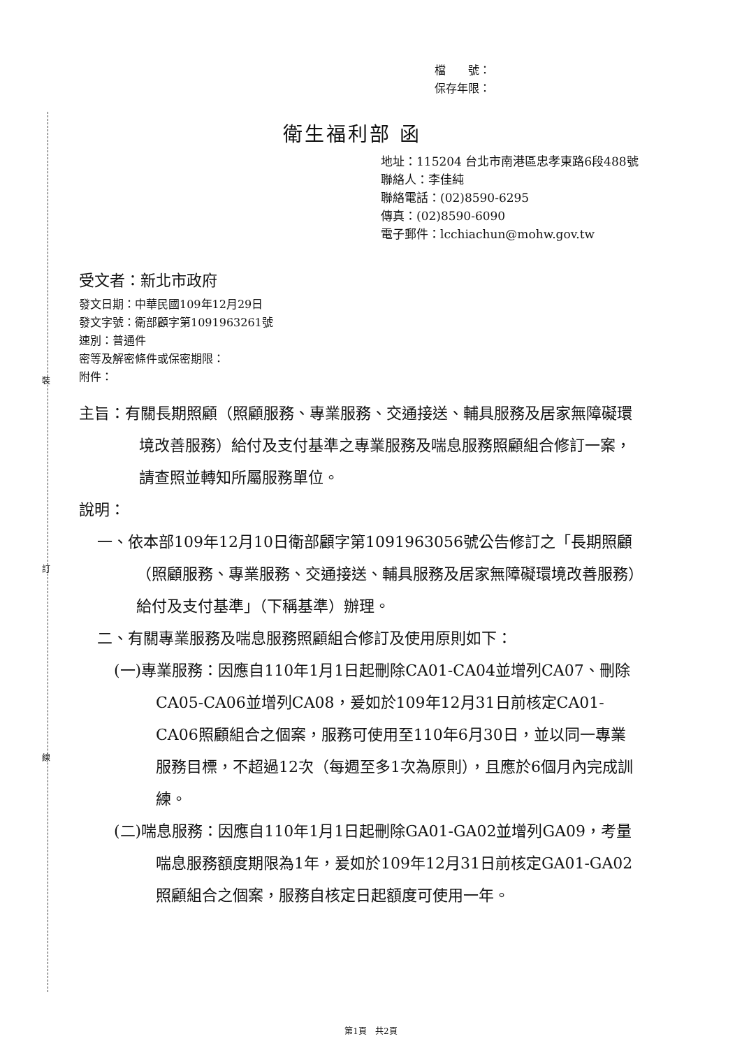裝
訂
線
檔　　號：
保存年限：
衛生福利部 函
地址：115204 台北市南港區忠孝東路6段488號
聯絡人：李佳純
聯絡電話：(02)8590-6295
傳真：(02)8590-6090
電子郵件：lcchiachun@mohw.gov.tw
受文者：新北市政府
發文日期：中華民國109年12月29日
發文字號：衛部顧字第1091963261號
速別：普通件
密等及解密條件或保密期限：
附件：
主旨：有關長期照顧（照顧服務、專業服務、交通接送、輔具服務及居家無障礙環境改善服務）給付及支付基準之專業服務及喘息服務照顧組合修訂一案，請查照並轉知所屬服務單位。
說明：
一、依本部109年12月10日衛部顧字第1091963056號公告修訂之「長期照顧（照顧服務、專業服務、交通接送、輔具服務及居家無障礙環境改善服務）給付及支付基準」（下稱基準）辦理。
二、有關專業服務及喘息服務照顧組合修訂及使用原則如下：
(一)專業服務：因應自110年1月1日起刪除CA01-CA04並增列CA07、刪除CA05-CA06並增列CA08，爰如於109年12月31日前核定CA01-CA06照顧組合之個案，服務可使用至110年6月30日，並以同一專業服務目標，不超過12次（每週至多1次為原則），且應於6個月內完成訓練。
(二)喘息服務：因應自110年1月1日起刪除GA01-GA02並增列GA09，考量喘息服務額度期限為1年，爰如於109年12月31日前核定GA01-GA02照顧組合之個案，服務自核定日起額度可使用一年。
第1頁　共2頁